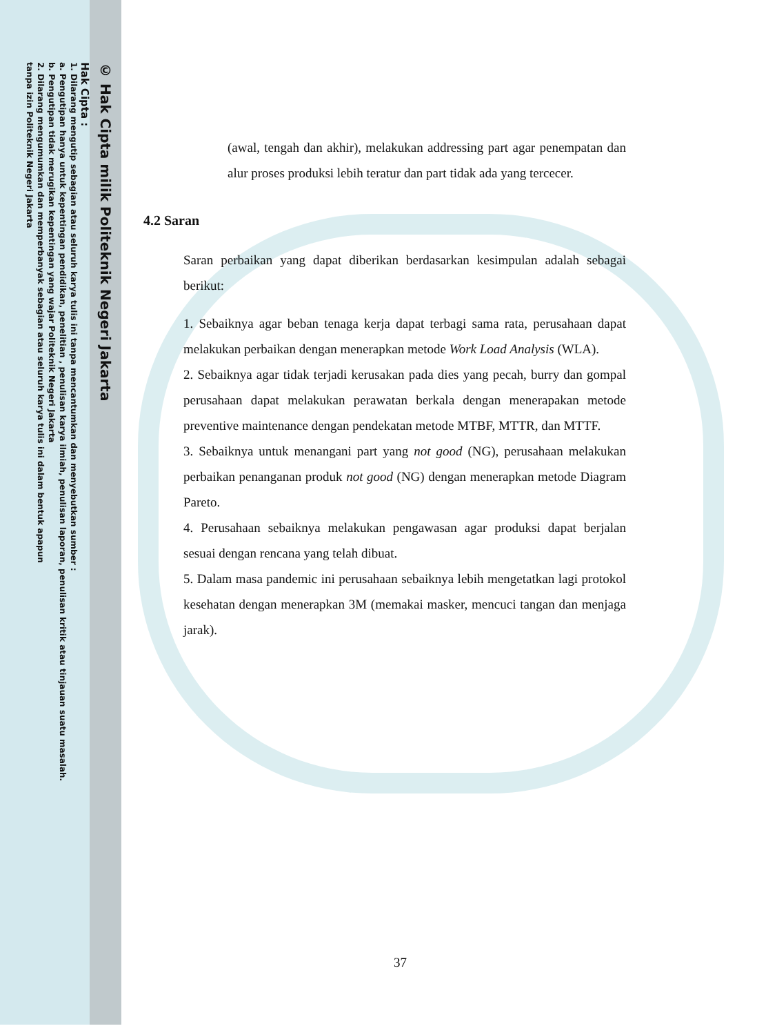© Hak Cipta milik Politeknik Negeri Jakarta
Hak Cipta :
1. Dilarang mengutip sebagian atau seluruh karya tulis ini tanpa mencantumkan dan menyebutkan sumber :
a. Pengutipan hanya untuk kepentingan pendidikan, penelitian , penulisan karya ilmiah, penulisan laporan, penulisan kritik atau tinjauan suatu masalah.
b. Pengutipan tidak merugikan kepentingan yang wajar Politeknik Negeri Jakarta
2. Dilarang mengumumkan dan memperbanyak sebagian atau seluruh karya tulis ini dalam bentuk apapun
tanpa izin Politeknik Negeri Jakarta
(awal, tengah dan akhir), melakukan addressing part agar penempatan dan alur proses produksi lebih teratur dan part tidak ada yang tercecer.
4.2 Saran
Saran perbaikan yang dapat diberikan berdasarkan kesimpulan adalah sebagai berikut:
1. Sebaiknya agar beban tenaga kerja dapat terbagi sama rata, perusahaan dapat melakukan perbaikan dengan menerapkan metode Work Load Analysis (WLA).
2. Sebaiknya agar tidak terjadi kerusakan pada dies yang pecah, burry dan gompal perusahaan dapat melakukan perawatan berkala dengan menerapakan metode preventive maintenance dengan pendekatan metode MTBF, MTTR, dan MTTF.
3. Sebaiknya untuk menangani part yang not good (NG), perusahaan melakukan perbaikan penanganan produk not good (NG) dengan menerapkan metode Diagram Pareto.
4. Perusahaan sebaiknya melakukan pengawasan agar produksi dapat berjalan sesuai dengan rencana yang telah dibuat.
5. Dalam masa pandemic ini perusahaan sebaiknya lebih mengetatkan lagi protokol kesehatan dengan menerapkan 3M (memakai masker, mencuci tangan dan menjaga jarak).
37